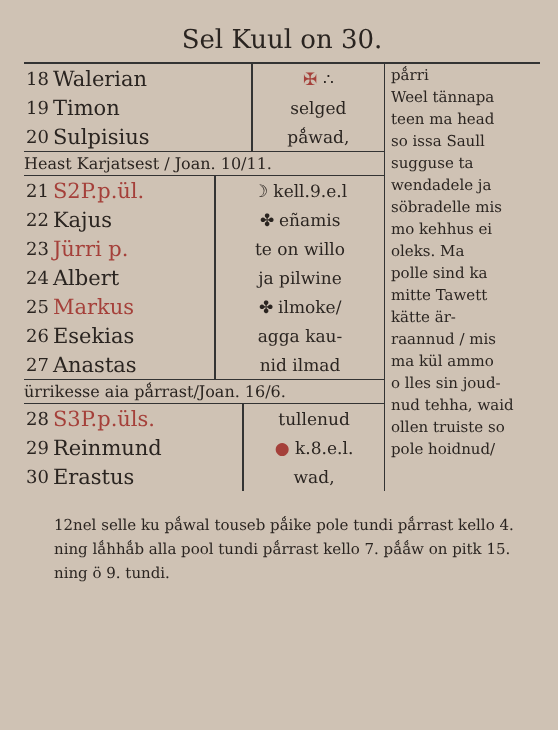Sel Kuul on 30.
| 18 | Walerian | ✠ ∴ |
| 19 | Timon | selged |
| 20 | Sulpisius | pǻwad, |
Heast Karjatsest / Joan. 10/11.
| 21 | S2P.p.ül. | ☽ kell.9.e.l |
| 22 | Kajus | ✤ eñamis |
| 23 | Jürri p. | te on willo |
| 24 | Albert | ja pilwine |
| 25 | Markus | ✤ ilmoke/ |
| 26 | Esekias | agga kau- |
| 27 | Anastas | nid ilmad |
ürrikesse aia pǻrrast/Joan. 16/6.
| 28 | S3P.p.üls. | tullenud |
| 29 | Reinmund | ● k.8.e.l. |
| 30 | Erastus | wad, |
pǻrri
Weel tännapa
teen ma head
so issa Saull
sugguse ta
wendadele ja
söbradelle mis
mo kehhus ei
oleks. Ma
polle sind ka
mitte Tawett
kätte är-
raannud / mis
ma kül ammo
o lles sin joud-
nud tehha, waid
ollen truiste so
pole hoidnud/
12nel selle ku pǻwal touseb pǻike pole tundi pǻrrast kello 4. ning lǻhhǻb alla pool tundi pǻrrast kello 7. pǻǻw on pitk 15. ning ö 9. tundi.